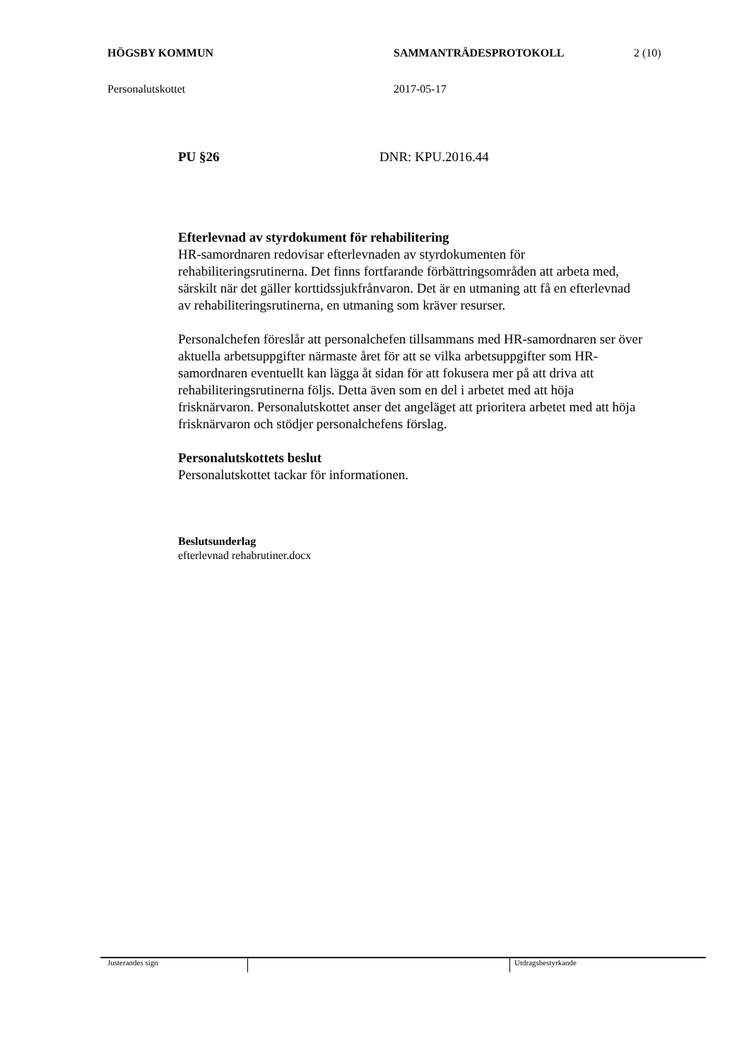HÖGSBY KOMMUN SAMMANTRÄDESPROTOKOLL 2 (10)
Personalutskottet 2017-05-17
PU §26 DNR: KPU.2016.44
Efterlevnad av styrdokument för rehabilitering
HR-samordnaren redovisar efterlevnaden av styrdokumenten för rehabiliteringsrutinerna. Det finns fortfarande förbättringsområden att arbeta med, särskilt när det gäller korttidssjukfrånvaron. Det är en utmaning att få en efterlevnad av rehabiliteringsrutinerna, en utmaning som kräver resurser.
Personalchefen föreslår att personalchefen tillsammans med HR-samordnaren ser över aktuella arbetsuppgifter närmaste året för att se vilka arbetsuppgifter som HR-samordnaren eventuellt kan lägga åt sidan för att fokusera mer på att driva att rehabiliteringsrutinerna följs. Detta även som en del i arbetet med att höja frisknärvaron. Personalutskottet anser det angeläget att prioritera arbetet med att höja frisknärvaron och stödjer personalchefens förslag.
Personalutskottets beslut
Personalutskottet tackar för informationen.
Beslutsunderlag
efterlevnad rehabrutiner.docx
Justerandes sign Utdragsbestyrkande